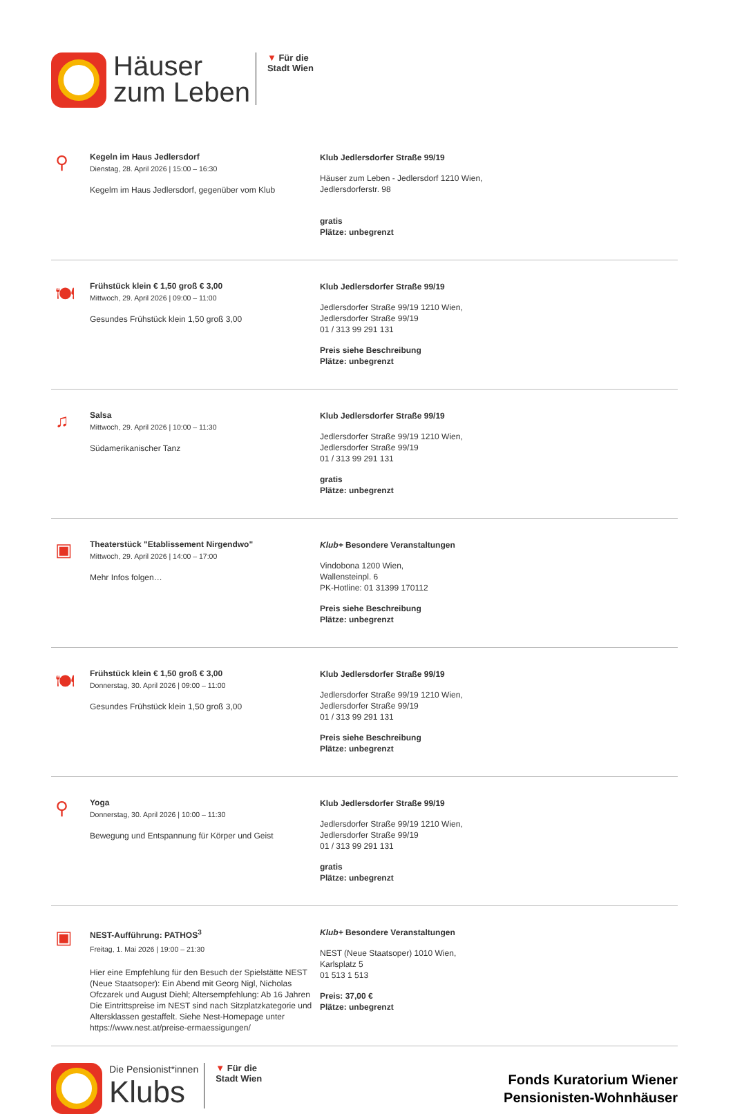Häuser
zum Leben
▼ Für die
Stadt Wien
⚲
Kegeln im Haus Jedlersdorf
Dienstag, 28. April 2026 | 15:00 – 16:30
Kegelm im Haus Jedlersdorf, gegenüber vom Klub
Klub Jedlersdorfer Straße 99/19
Häuser zum Leben - Jedlersdorf 1210 Wien,
Jedlersdorferstr. 98
gratis
Plätze: unbegrenzt
🍽
Frühstück klein € 1,50 groß € 3,00
Mittwoch, 29. April 2026 | 09:00 – 11:00
Gesundes Frühstück klein 1,50 groß 3,00
Klub Jedlersdorfer Straße 99/19
Jedlersdorfer Straße 99/19 1210 Wien,
Jedlersdorfer Straße 99/19
01 / 313 99 291 131
Preis siehe Beschreibung
Plätze: unbegrenzt
♫
Salsa
Mittwoch, 29. April 2026 | 10:00 – 11:30
Südamerikanischer Tanz
Klub Jedlersdorfer Straße 99/19
Jedlersdorfer Straße 99/19 1210 Wien,
Jedlersdorfer Straße 99/19
01 / 313 99 291 131
gratis
Plätze: unbegrenzt
▣
Theaterstück "Etablissement Nirgendwo"
Mittwoch, 29. April 2026 | 14:00 – 17:00
Mehr Infos folgen…
Klub+ Besondere Veranstaltungen
Vindobona 1200 Wien,
Wallensteinpl. 6
PK-Hotline: 01 31399 170112
Preis siehe Beschreibung
Plätze: unbegrenzt
🍽
Frühstück klein € 1,50 groß € 3,00
Donnerstag, 30. April 2026 | 09:00 – 11:00
Gesundes Frühstück klein 1,50 groß 3,00
Klub Jedlersdorfer Straße 99/19
Jedlersdorfer Straße 99/19 1210 Wien,
Jedlersdorfer Straße 99/19
01 / 313 99 291 131
Preis siehe Beschreibung
Plätze: unbegrenzt
⚲
Yoga
Donnerstag, 30. April 2026 | 10:00 – 11:30
Bewegung und Entspannung für Körper und Geist
Klub Jedlersdorfer Straße 99/19
Jedlersdorfer Straße 99/19 1210 Wien,
Jedlersdorfer Straße 99/19
01 / 313 99 291 131
gratis
Plätze: unbegrenzt
▣
NEST-Aufführung: PATHOS<sup>3</sup>
Freitag, 1. Mai 2026 | 19:00 – 21:30
Hier eine Empfehlung für den Besuch der Spielstätte NEST (Neue Staatsoper): Ein Abend mit Georg Nigl, Nicholas Ofczarek und August Diehl; Altersempfehlung: Ab 16 Jahren
Die Eintrittspreise im NEST sind nach Sitzplatzkategorie und Altersklassen gestaffelt. Siehe Nest-Homepage unter https://www.nest.at/preise-ermaessigungen/
Klub+ Besondere Veranstaltungen
NEST (Neue Staatsoper) 1010 Wien,
Karlsplatz 5
01 513 1 513
Preis: 37,00 €
Plätze: unbegrenzt
Die Pensionist*innen
Klubs
▼ Für die
Stadt Wien
Fonds Kuratorium Wiener
Pensionisten-Wohnhäuser